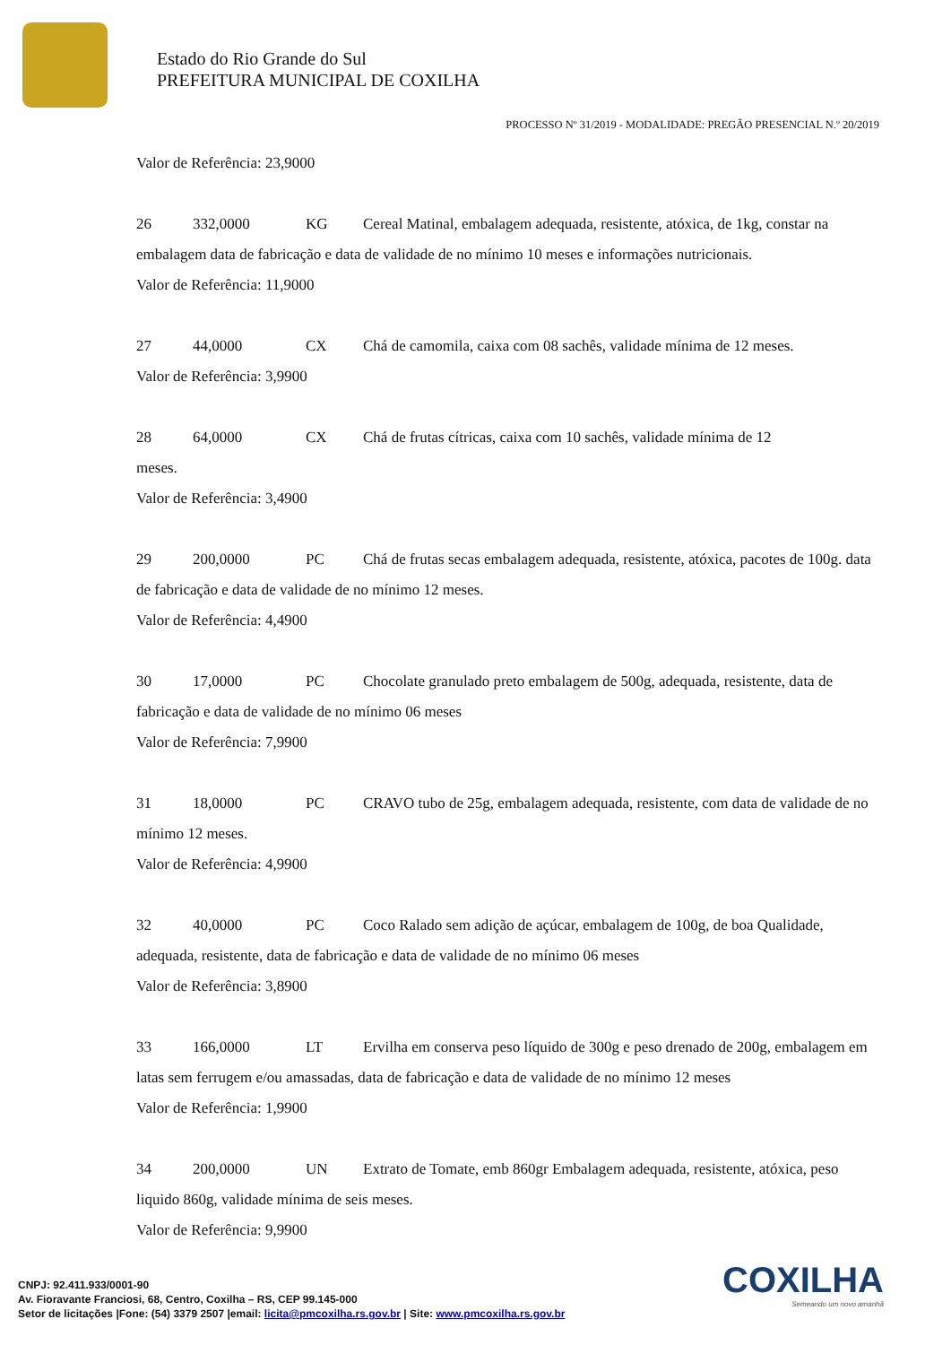Estado do Rio Grande do Sul
PREFEITURA MUNICIPAL DE COXILHA
PROCESSO Nº 31/2019 - MODALIDADE: PREGÃO PRESENCIAL N.º 20/2019
Valor de Referência: 23,9000
26 332,0000 KG Cereal Matinal, embalagem adequada, resistente, atóxica, de 1kg, constar na embalagem data de fabricação e data de validade de no mínimo 10 meses e informações nutricionais.
Valor de Referência: 11,9000
27 44,0000 CX Chá de camomila, caixa com 08 sachês, validade mínima de 12 meses.
Valor de Referência: 3,9900
28 64,0000 CX Chá de frutas cítricas, caixa com 10 sachês, validade mínima de 12
meses.
Valor de Referência: 3,4900
29 200,0000 PC Chá de frutas secas embalagem adequada, resistente, atóxica, pacotes de 100g. data de fabricação e data de validade de no mínimo 12 meses.
Valor de Referência: 4,4900
30 17,0000 PC Chocolate granulado preto embalagem de 500g, adequada, resistente, data de fabricação e data de validade de no mínimo 06 meses
Valor de Referência: 7,9900
31 18,0000 PC CRAVO tubo de 25g, embalagem adequada, resistente, com data de validade de no mínimo 12 meses.
Valor de Referência: 4,9900
32 40,0000 PC Coco Ralado sem adição de açúcar, embalagem de 100g, de boa Qualidade, adequada, resistente, data de fabricação e data de validade de no mínimo 06 meses
Valor de Referência: 3,8900
33 166,0000 LT Ervilha em conserva peso líquido de 300g e peso drenado de 200g, embalagem em latas sem ferrugem e/ou amassadas, data de fabricação e data de validade de no mínimo 12 meses
Valor de Referência: 1,9900
34 200,0000 UN Extrato de Tomate, emb 860gr Embalagem adequada, resistente, atóxica, peso liquido 860g, validade mínima de seis meses.
Valor de Referência: 9,9900
COXILHA
Semeando um novo amanhã
CNPJ: 92.411.933/0001-90
Av. Fioravante Franciosi, 68, Centro, Coxilha – RS, CEP 99.145-000
Setor de licitações |Fone: (54) 3379 2507 |email: licita@pmcoxilha.rs.gov.br | Site: www.pmcoxilha.rs.gov.br